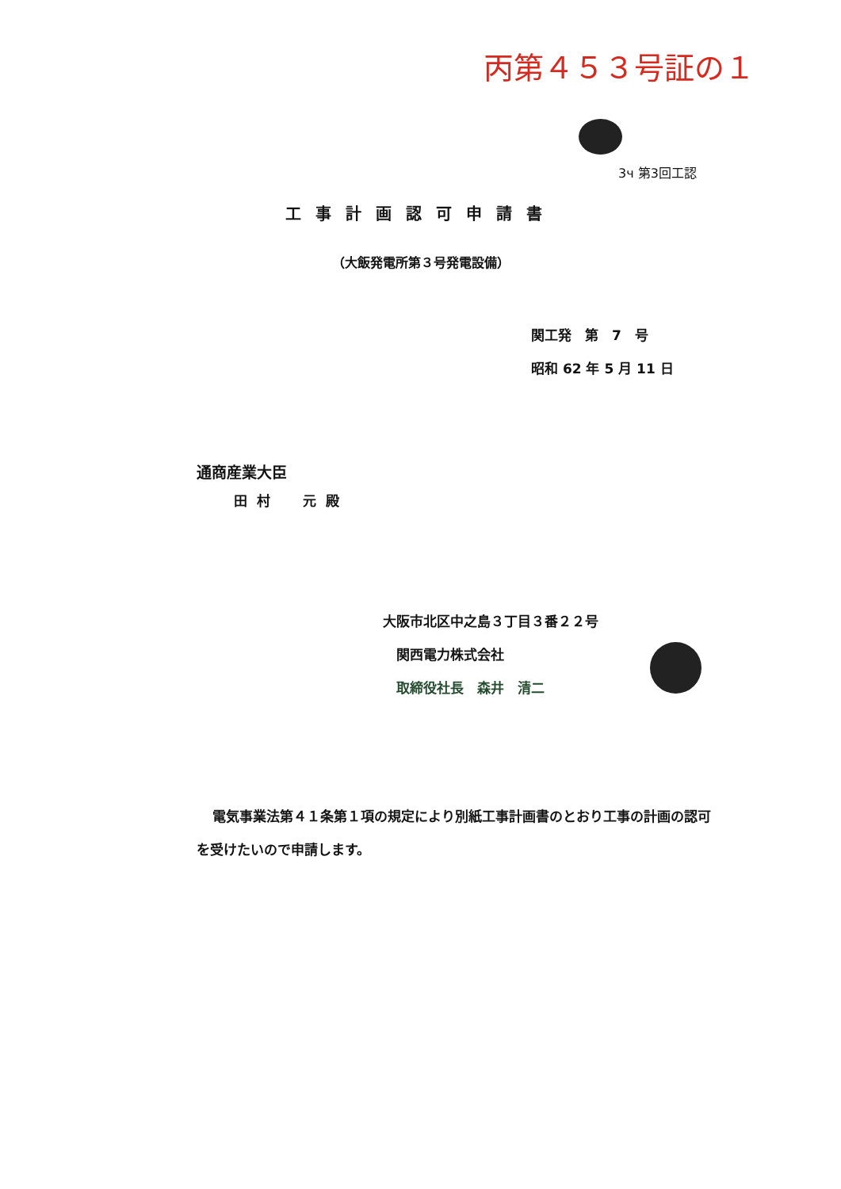丙第４５３号証の１
3ч 第3回工認
工事計画認可申請書
（大飯発電所第３号発電設備）
関工発　第　7　号
昭和 62 年 5 月 11 日
通商産業大臣
田村　元殿
大阪市北区中之島３丁目３番２２号
　関西電力株式会社
　取締役社長　森井　清二
電気事業法第４１条第１項の規定により別紙工事計画書のとおり工事の計画の認可を受けたいので申請します。